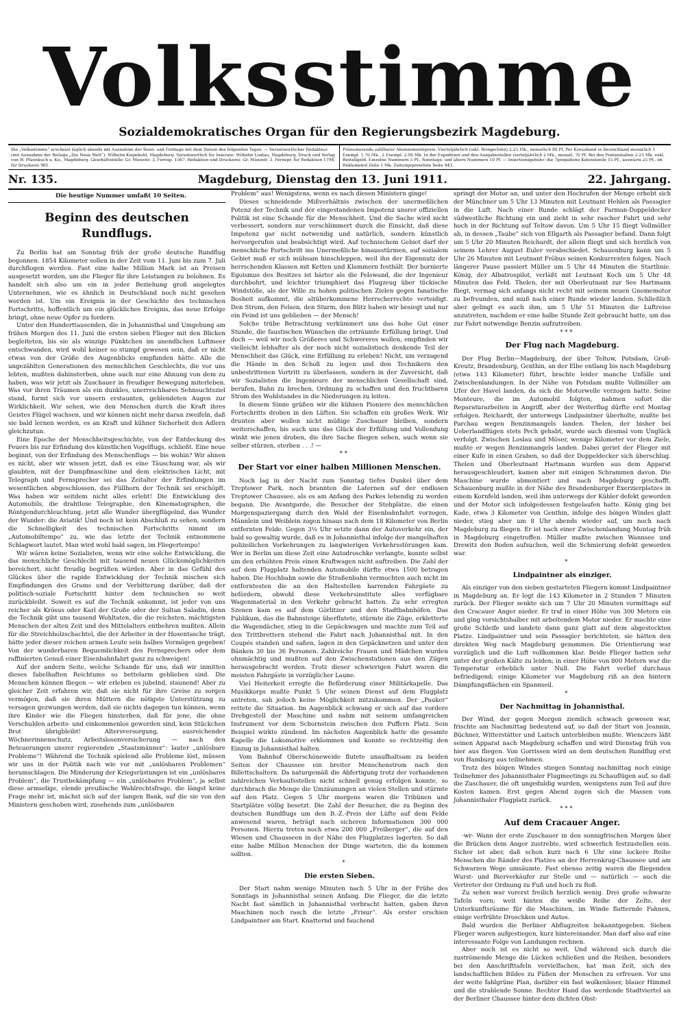Volksstimme
Sozialdemokratisches Organ für den Regierungsbezirk Magdeburg.
Die „Volksstimme“ erscheint täglich abends mit Ausnahme der Sonn- und Festtage mit dem Datum des folgenden Tages. — Verantwortlicher Redakteur (mit Ausnahme der Beilage „Die Neue Welt“): Wilhelm Kiepekohl, Magdeburg. Verantwortlich für Inserate: Wilhelm Lindau, Magdeburg. Druck und Verlag von W. Pfannkuch u. Ko., Magdeburg. Geschäftsstelle: Gr. Münzstr. 3, Fernsp. 1567. Redaktion und Druckerei: Gr. Münzstr. 3. Fernspr. für Redaktion 1794, für Druckerei 961.
Pränumerando zahlbarer Abonnementspreis: Vierteljährlich (inkl. Bringerlohn) 2.25 Mk., monatlich 80 Pf. Per Kreuzband in Deutschland monatlich 1 Exempl. 1.70 Mk., 2 Exempl. 2.90 Mk. In der Expedition und den Ausgabestellen vierteljährlich 2 Mk., monatl. 70 Pf. Bei den Postanstalten 2.25 Mk. exkl. Bestellgeld. Einzelne Nummern 5 Pf., Sonntags- und ältere Nummern 10 Pf. — Insertionsgebühr: die 7gespaltene Kolonelzeile 15 Pf., auswärts 25 Pf., im Reklameteil Zeile 1 Mk. Zeitungspreisliste Seite 443.
Nr. 135. Magdeburg, Dienstag den 13. Juni 1911. 22. Jahrgang.
Die heutige Nummer umfaßt 10 Seiten.
Beginn des deutschen Rundflugs.
Zu Berlin hat am Sonntag früh der große deutsche Rundflug begonnen. 1854 Kilometer sollen in der Zeit vom 11. Juni bis zum 7. Juli durchflogen werden. Fast eine halbe Million Mark ist an Preisen ausgesetzt worden, um die Flieger für ihre Leistungen zu belohnen. Es handelt sich also um ein in jeder Beziehung groß angelegtes Unternehmen, wie es ähnlich in Deutschland noch nicht gesehen worden ist. Um ein Ereignis in der Geschichte des technischen Fortschritts, hoffentlich um ein glückliches Ereignis, das neue Erfolge bringt, ohne neue Opfer zu fordern.
Unter den Hunderttausenden, die in Johannisthal und Umgebung am frühen Morgen des 11. Juni die ersten sieben Flieger mit den Blicken begleiteten, bis sie als winzige Pünktchen im unendlichen Luftmeer entschwanden, wird wohl keiner so stumpf gewesen sein, daß er nicht etwas von der Größe des Augenblicks empfunden hätte. Alle die ungezählten Generationen des menschlichen Geschlechts, die vor uns lebten, mußten dahinsterben, ohne auch nur eine Ahnung von dem zu haben, was wir jetzt als Zuschauer in freudiger Bewegung miterleben. Was vor ihren Träumen als ein dunkles, unerreichbares Sehnsuchtsziel stand, formt sich vor unsern erstaunten, geblendeten Augen zur Wirklichkeit. Wir sehen, wie den Menschen durch die Kraft ihres Geistes Flügel wachsen, und wir können nicht mehr daran zweifeln, daß sie bald lernen werden, es an Kraft und kühner Sicherheit den Adlern gleichzutun.
Eine Epoche der Menschheitsgeschichte, von der Entdeckung des Feuers bis zur Erfindung des künstlichen Vogelflugs, schließt. Eine neue beginnt, von der Erfindung des Menschenflugs — bis wohin? Wir ahnen es nicht, aber wir wissen jetzt, daß es eine Täuschung war, als wir glaubten, mit der Dampfmaschine und dem elektrischen Licht, mit Telegraph und Fernsprecher sei das Zeitalter der Erfindungen im wesentlichen abgeschlossen, das Füllhorn der Technik sei erschöpft. Was haben wir seitdem nicht alles erlebt! Die Entwicklung des Automobils, die drahtlose Telegraphie, den Kinematographen, die Röntgendurchleuchtung, jetzt alle Wunder übergflügelnd, das Wunder der Wunder: die Aviatik! Und noch ist kein Abschluß zu sehen, sondern die Schnelligkeit des technischen Fortschritts nimmt im „Automobiltempo“ zu, wie das letzte der Technik entnommene Schlagwort lautet. Man wird wohl bald sagen, im Fliegertempo!
Wir wären keine Sozialisten, wenn wir eine solche Entwicklung, die das menschliche Geschlecht mit tausend neuen Glücksmöglichkeiten bereichert, nicht freudig begrüßen würden. Aber in das Gefühl des Glückes über die rapide Entwicklung der Technik mischen sich Empfindungen des Grams und der Verbitterung darüber, daß der politisch-soziale Fortschritt hinter dem technischen so weit zurückbleibt. Soweit es auf die Technik ankommt, ist jeder von uns reicher als Krösus oder Karl der Große oder der Sultan Saladin, denn die Technik gibt uns tausend Wohltaten, die die reichsten, mächtigsten Menschen der alten Zeit und des Mittelalters entbehren mußten. Allein für die Streichholzschachtel, die der Arbeiter in der Hosentasche trägt, hätte jeder dieser reichen armen Leute sein halbes Vermögen gegeben! Von der wunderbaren Bequemlichkeit des Fernsprechers oder dem raffinierten Genuß einer Eisenbahnfahrt ganz zu schweigen!
Auf der andern Seite, welche Schande für uns, daß wir inmitten dieses fabelhaften Reichtums so bettelarm geblieben sind. Die Menschen können fliegen — wir erleben es jubelnd, staunend! Aber zu gleicher Zeit erfahren wir, daß sie nicht für ihre Greise zu sorgen vermögen, daß sie ihren Müttern die nötigste Unterstützung zu versagen gezwungen werden, daß sie nichts dagegen tun können, wenn ihre Kinder wie die Fliegen hinsterben, daß für jene, die ohne Verschulden arbeits- und einkommenlos geworden sind, kein Stückchen Brot übrigbleibt! Altersversorgung, ausreichender Wöchnerinnenschutz, Arbeitslosenversicherung — nach den Beteuerungen unsrer regierenden „Staatsmänner“: lauter „unlösbare Probleme“! Während die Technik spielend alle Probleme löst, müssen wir uns in der Politik nach wie vor mit „unlösbaren Problemen“ herumschlagen. Die Minderung der Kriegsrüstungen ist ein „unlösbares Problem“, die Trustbekämpfung — ein „unlösbares Problem“, ja selbst diese armselige, elende preußische Wahlrechtsfrage, die längst keine Frage mehr ist, mächst sich auf der langen Bank, auf die sie von den Ministern geschoben wird, zusehends zum „unlösbaren
Problem“ aus! Wenigstens, wenn es nach diesen Ministern ginge!
Dieses schneidende Mißverhältnis zwischen der unermeßlichen Potenz der Technik und der eingestandenen Impotenz unsrer offiziellen Politik ist eine Schande für die Menschheit. Und die Sache wird nicht verbessert, sondern nur verschlimmert durch die Einsicht, daß diese Impotenz gar nicht notwendig und natürlich, sondern künstlich hervorgerufen und beabsichtigt wird. Auf technischem Gebiet darf der menschliche Fortschritt ins Unermeßliche hinausstürmen, auf sozialem Gebiet muß er sich mühsam hinschleppen, weil ihn der Eigennutz der herrschenden Klassen mit Ketten und Klammern festhält. Der bornierte Egoismus des Besitzes ist härter als die Felswand, die der Ingenieur durchbohrt, und leichter triumphiert das Flugzeug über tückische Windstöße, als der Wille zu hohen politischen Zielen gegen fanatische Bosheit aufkommt, die altüberkommene Herrscherrechte verteidigt. Den Strom, den Felsen, den Sturm, den Blitz haben wir besiegt und nur ein Feind ist uns geblieben — der Mensch!
Solche trübe Betrachtung verkümmert uns das hohe Gut einer Stunde, die faustischen Wünschen die erträumte Erfüllung bringt. Und doch — weil wir noch Größeres und Schwereres wollen, empfinden wir vielleicht lebhafter als der noch nicht sozialistisch denkende Teil der Menschheit das Glück, eine Erfüllung zu erleben! Nicht, um verzagend die Hände in den Schoß zu legen und den Technikern den unbestrittenen Vortritt zu überlassen, sondern in der Zuversicht, daß wir Sozialisten die Ingenieure der menschlichen Gesellschaft sind, berufen, Bahn zu brechen, Ordnung zu schaffen und den fruchtbaren Strom des Wohlstandes in die Niederungen zu leiten.
In diesem Sinne grüßen wir die kühnen Pioniere des menschlichen Fortschritts droben in den Lüften. Sie schaffen ein großes Werk. Wir drunten aber wollen nicht müßige Zuschauer bleiben, sondern weiterschaffen, bis auch uns das Glück der Erfüllung und Vollendung winkt wie jenen droben, die ihre Sache fliegen sehen, auch wenn sie selber stürzen, sterben . . .! —
* *
Der Start vor einer halben Millionen Menschen.
Noch lag in der Nacht zum Sonntag tiefes Dunkel über dem Treptower Park, noch brannten die Laternen auf der endlosen Treptower Chaussee, als es am Anfang des Parkes lebendig zu werden begann. Die Avantgarde, die Besucher der Stehplätze, die einen Morgenspaziergang durch den Wald der Eisenbahnfahrt vorzogen, Männlein und Weiblein zogen hinaus nach dem 18 Kilometer von Berlin entfernten Felde. Gegen 3¼ Uhr setzte dann der Autoverkehr ein, der bald so gewaltig wurde, daß es in Johannisthal infolge der mangelhaften polizeilichen Vorkehrungen zu langwierigen Verkehrsstörungen kam. Wer in Berlin um diese Zeit eine Autodroschke verlangte, konnte selbst um den erhöhten Preis einen Kraftwagen nicht auftreiben. Die Zahl der auf dem Flugplatz haltenden Automobile dürfte etwa 1500 betragen haben. Die Hochbahn sowie die Straßenbahn vermochten auch nicht im entferntesten die an den Haltestellen harrenden Fahrgäste zu befördern, obwohl diese Verkehrsinstitute alles verfügbare Wagenmaterial in den Verkehr gebracht hatten. Zu sehr erregten Szenen kam es auf dem Görlitzer und den Stadtbahnhöfen. Das Publikum, das die Bahnsteige überflutete, stürmte die Züge, erkletterte die Wagendächer, stieg in die Gepäckwagen und machte zum Teil auf den Trittbrettern stehend die Fahrt nach Johannisthal mit. In den Coupés standen und saßen, lagen in den Gepäcknetzen und unter den Bänken 30 bis 36 Personen. Zahlreiche Frauen und Mädchen wurden ohnmächtig und mußten auf den Zwischenstationen aus den Zügen herausgebracht werden. Trotz dieser schwierigen Fahrt waren die meisten Fahrgäste in vorzüglicher Laune.
Viel Heiterkeit erregte die Beförderung einer Militärkapelle. Das Musikkorps mußte Punkt 5 Uhr seinen Dienst auf dem Flugplatz antreten, sah jedoch keine Möglichkeit mitzukommen. Der „Pauker“ rettete die Situation. Im Augenblick schwang er sich auf das vordere Drehgestell der Maschine und nahm mit seinem umfangreichen Instrument vor dem Schornstein zwischen den Puffern Platz. Sein Beispiel wirkte zündend. Im nächsten Augenblick hatte die gesamte Kapelle die Lokomotive erklommen und konnte so rechtzeitig den Einzug in Johannisthal halten.
Vom Bahnhof Oberschöneweide flutete unaufhaltsam zu beiden Seiten der Chaussee ein breiter Menschenstrom nach den Billettschaltern. Da naturgemäß die Abfertigung trotz der vorhandenen zahlreichen Verkaufsstellen nicht schnell genug erfolgen konnte, so durchbrach die Menge die Umzäunungen an vielen Stellen und stürmte auf den Platz. Gegen 5 Uhr morgens waren die Tribünen und Startplätze völlig besetzt. Die Zahl der Besucher, die zu Beginn des deutschen Rundflugs um den B.-Z.-Preis der Lüfte auf dem Felde anwesend waren, beträgt nach sicheren Informationen 300 000 Personen. Hierzu treten noch etwa 200 000 „Freiberger“, die auf den Wiesen und Chausseen in der Nähe des Flugplatzes lagerten. So daß eine halbe Million Menschen der Dinge warteten, die da kommen sollten.
*
Die ersten Sieben.
Der Start nahm wenige Minuten nach 5 Uhr in der Frühe des Sonntags in Johannisthal seinen Anfang. Die Flieger, die die letzte Nacht fast sämtlich in Johannisthal verbracht hatten, gaben ihren Maschinen noch rasch die letzte „Frisur“. Als erster erschien Lindpaintner am Start. Knatternd und fauchend
springt der Motor an, und unter den Hochrufen der Menge erhebt sich der Münchner um 5 Uhr 13 Minuten mit Leutnant Hehlen als Passagier in die Luft. Nach einer Runde schlägt der Farman-Doppeldecker südwestliche Richtung ein und zieht in sehr rascher Fahrt und sehr hoch in der Richtung auf Teltow davon. Um 5 Uhr 15 fliegt Vollmöller ab, in dessen „Taube“ sich von Ellgarth als Passagier befand. Dann folgt um 5 Uhr 20 Minuten Reichardt, der allein fliegt und sich herzlich von seinem Lehrer August Euler verabschiedet. Schauenburg kann um 5 Uhr 26 Minuten mit Leutnant Fröbus seinen Konkurrenten folgen. Nach längerer Pause passiert Müller um 5 Uhr 44 Minuten die Startlinie. König, der Albatrospilot, verläßt mit Leutnant Koch um 5 Uhr 48 Minuten das Feld. Thelen, der mit Oberleutnant zur See Hartmann fliegt, vermag sich anfangs nicht recht mit seinem neuen Gnomemotor zu befreunden, und muß nach einer Runde wieder landen. Schließlich aber gelingt es auch ihm, um 5 Uhr 51 Minuten die Luftreise anzutreten, nachdem er eine halbe Stunde Zeit gebraucht hatte, um das zur Fahrt notwendige Benzin aufzutreiben.
* * *
Der Flug nach Magdeburg.
Der Flug Berlin—Magdeburg, der über Teltow, Potsdam, Groß-Kreutz, Brandenburg, Genthin, an der Elbe entlang bis nach Magdeburg (etwa 143 Kilometer) führt, brachte leider manche Unfälle und Zwischenlandungen. In der Nähe von Potsdam mußte Vollmöller am Ufer der Havel landen, da sich die Motorwelle verzogen hatte. Seine Monteure, die im Automobil folgten, nahmen sofort die Reparaturarbeiten in Angriff, aber der Weiterflug dürfte erst Montag erfolgen. Reichardt, der unterwegs Lindpaintner überholte, mußte bei Parchau wegen Benzinmangels landen. Thelen, der bisher bei Ueberlandflügen stets Pech gehabt, wurde auch diesmal vom Unglück verfolgt. Zwischen Loslau und Möser, wenige Kilometer vor dem Ziele, mußte er wegen Benzinmangels landen. Dabei geriet der Flieger mit einer Kufe in einen Graben, so daß der Doppeldecker sich überschlug. Thelen und Oberleutnant Hartmann wurden aus dem Apparat herausgeschleudert, kamen aber mit einigen Schrammen davon. Die Maschine wurde abmontiert und nach Magdeburg geschafft. Schauenburg mußte in der Nähe des Brandenburger Exerzierplatzes in einem Kornfeld landen, weil ihm unterwegs der Kühler defekt geworden und der Motor sich infolgedessen festgelaufen hatte. König ging bei Kade, etwa 3 Kilometer von Genthin, infolge des böigen Windes glatt nieder, stieg aber um 8 Uhr abends wieder auf, um noch nach Magdeburg zu fliegen. Er ist nach einer Zwischenlandung Montag früh in Magdeburg eingetroffen. Müller mußte zwischen Wannsee und Drewitz den Boden aufsuchen, weil die Schmierung defekt geworden war.
*
Lindpaintner als einziger.
Als einziger von den sieben gestarteten Fliegern kommt Lindpaintner in Magdeburg an. Er legt die 143 Kilometer in 2 Stunden 7 Minuten zurück. Der Flieger senkte sich um 7 Uhr 20 Minuten vormittags auf den Cracauer Anger nieder. Er traf in einer Höhe von 300 Metern ein und ging vorsichtshalber mit arbeitendem Motor nieder. Er machte eine große Schleife und landete dann ganz glatt auf dem abgesteckten Platze. Lindpaintner und sein Passagier berichteten, sie hätten den direkten Weg nach Magdeburg genommen. Die Orientierung war vorzüglich und die Luft vollkommen klar. Beide Flieger hatten sehr unter der großen Kälte zu leiden; in einer Höhe von 800 Metern war die Temperatur erheblich unter Null. Die Fahrt verlief durchaus befriedigend; einige Kilometer vor Magdeburg riß an den hintern Dämpfungsflächen ein Spannseil.
*
Der Nachmittag in Johannisthal.
Der Wind, der gegen Morgen ziemlich schwach gewesen war, frischte am Nachmittag bedeutend auf, so daß der Start von Jeannin, Büchner, Witterstätter und Laitsch unterbleiben mußte. Wienczers läßt seinen Apparat nach Magdeburg schaffen und wird Dienstag früh von hier aus fliegen. Von Gorrissen wird an dem deutschen Rundflug erst von Hamburg aus teilnehmen.
Trotz des böigen Windes stiegen Sonntag nachmittag noch einige Teilnehmer des Johannisthaler Flugmeetings zu Schauflügen auf, so daß die Zuschauer, die oft ungeduldig wurden, wenigstens zum Teil auf ihre Kosten kamen. Erst gegen Abend zogen sich die Massen vom Johannisthaler Flugplatz zurück.
* * *
Auf dem Cracauer Anger.
-wr- Wann der erste Zuschauer in den sonnigfrischen Morgen über die Brücken dem Anger zustrebte, wird schwerlich festzustellen sein. Sicher ist aber, daß schon kurz nach 6 Uhr eine lockere Reihe Menschen die Ränder des Platzes an der Herrenkrug-Chaussee und am Schwarzen Wege umsäumte. Fast ebenso zeitig waren die fliegenden Wurst- und Bierverkäufer zur Stelle und — natürlich — auch die Vertreter der Ordnung zu Fuß und hoch zu Roß.
Zu sehen war vorerst freilich herzlich wenig. Drei große schwarze Tafeln vorn; weit hinten die weiße Reihe der Zelte, der Unterkunftsräume für die Maschinen, im Winde flatternde Fahnen, einige verfrühte Droschken und Autos.
Bald wurden die Berliner Abflugzeiten bekanntgegeben. Sieben Flieger waren aufgestiegen, kurz hintereinander. Man darf also auf eine interessante Folge von Landungen rechnen.
Aber noch ist es nicht so weit. Und während sich durch die zuströmende Menge die Lücken schließen und die Reihen, besonders bei den Anschrifttafeln vervielfachen, hat man Zeit, sich des landschaftlichen Bildes zu Füßen der Menschen zu erfreuen. Vor uns der weite fahlgrüne Plan, darüber ein fast wolkenloser, blauer Himmel und die strahlende Sonne. Rechter Hand das werdende Stadtviertel an der Berliner Chaussee hinter dem dichten Obst-